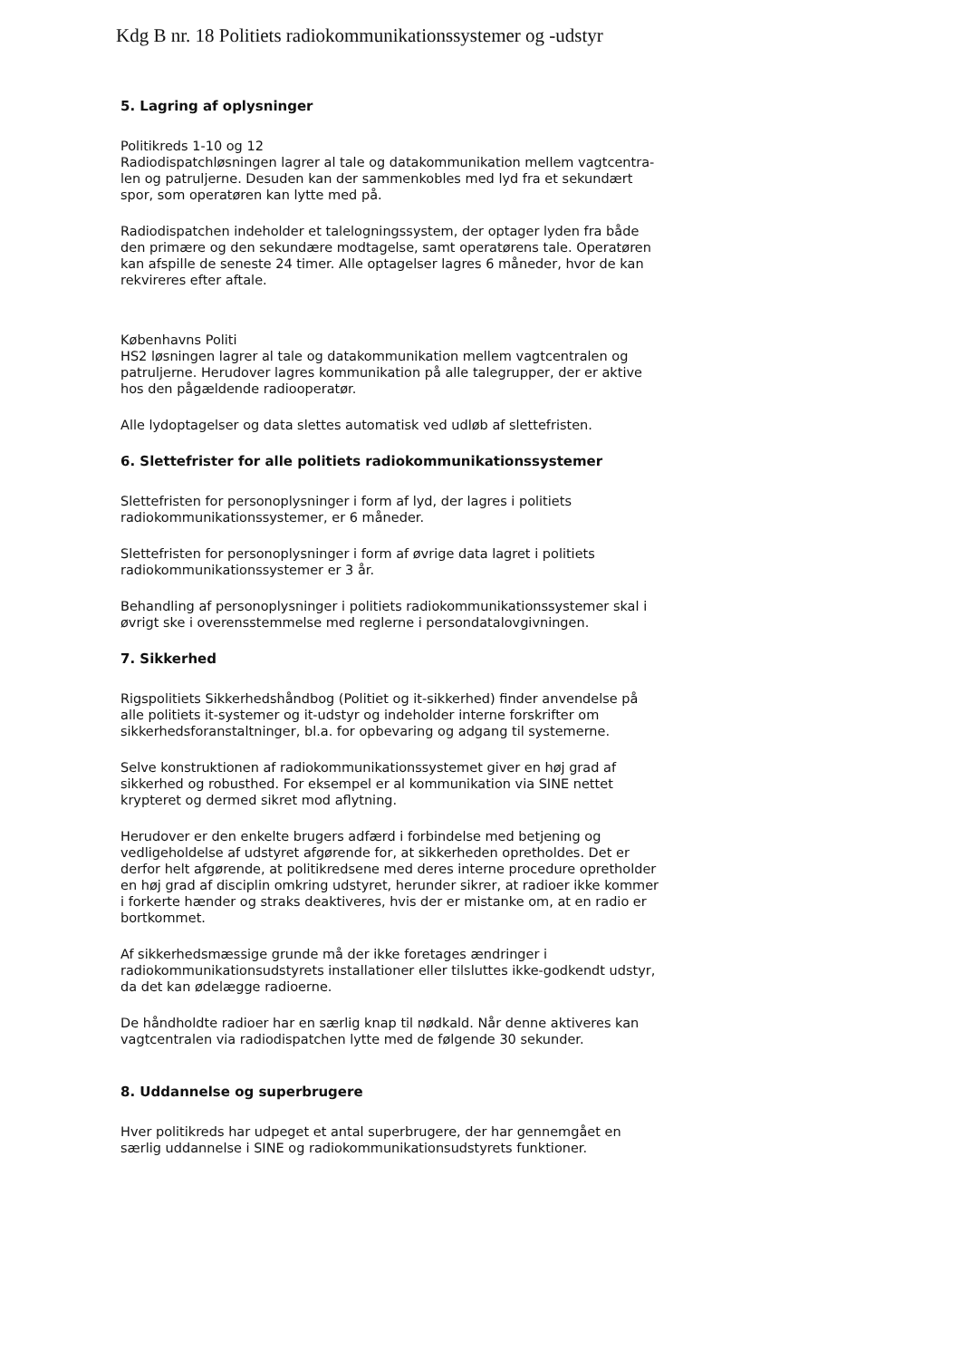Kdg B nr. 18 Politiets radiokommunikationssystemer og -udstyr
5. Lagring af oplysninger
Politikreds 1-10 og 12
Radiodispatchløsningen lagrer al tale og datakommunikation mellem vagtcentra-len og patruljerne. Desuden kan der sammenkobles med lyd fra et sekundært spor, som operatøren kan lytte med på.
Radiodispatchen indeholder et talelogningssystem, der optager lyden fra både den primære og den sekundære modtagelse, samt operatørens tale. Operatøren kan afspille de seneste 24 timer. Alle optagelser lagres 6 måneder, hvor de kan rekvireres efter aftale.
Københavns Politi
HS2 løsningen lagrer al tale og datakommunikation mellem vagtcentralen og patruljerne. Herudover lagres kommunikation på alle talegrupper, der er aktive hos den pågældende radiooperatør.
Alle lydoptagelser og data slettes automatisk ved udløb af slettefristen.
6. Slettefrister for alle politiets radiokommunikationssystemer
Slettefristen for personoplysninger i form af lyd, der lagres i politiets radiokommunikationssystemer, er 6 måneder.
Slettefristen for personoplysninger i form af øvrige data lagret i politiets radiokommunikationssystemer er 3 år.
Behandling af personoplysninger i politiets radiokommunikationssystemer skal i øvrigt ske i overensstemmelse med reglerne i persondatalovgivningen.
7. Sikkerhed
Rigspolitiets Sikkerhedshåndbog (Politiet og it-sikkerhed) finder anvendelse på alle politiets it-systemer og it-udstyr og indeholder interne forskrifter om sikkerhedsforanstaltninger, bl.a. for opbevaring og adgang til systemerne.
Selve konstruktionen af radiokommunikationssystemet giver en høj grad af sikkerhed og robusthed. For eksempel er al kommunikation via SINE nettet krypteret og dermed sikret mod aflytning.
Herudover er den enkelte brugers adfærd i forbindelse med betjening og vedligeholdelse af udstyret afgørende for, at sikkerheden opretholdes. Det er derfor helt afgørende, at politikredsene med deres interne procedure opretholder en høj grad af disciplin omkring udstyret, herunder sikrer, at radioer ikke kommer i forkerte hænder og straks deaktiveres, hvis der er mistanke om, at en radio er bortkommet.
Af sikkerhedsmæssige grunde må der ikke foretages ændringer i radiokommunikationsudstyrets installationer eller tilsluttes ikke-godkendt udstyr, da det kan ødelægge radioerne.
De håndholdte radioer har en særlig knap til nødkald. Når denne aktiveres kan vagtcentralen via radiodispatchen lytte med de følgende 30 sekunder.
8. Uddannelse og superbrugere
Hver politikreds har udpeget et antal superbrugere, der har gennemgået en særlig uddannelse i SINE og radiokommunikationsudstyrets funktioner.